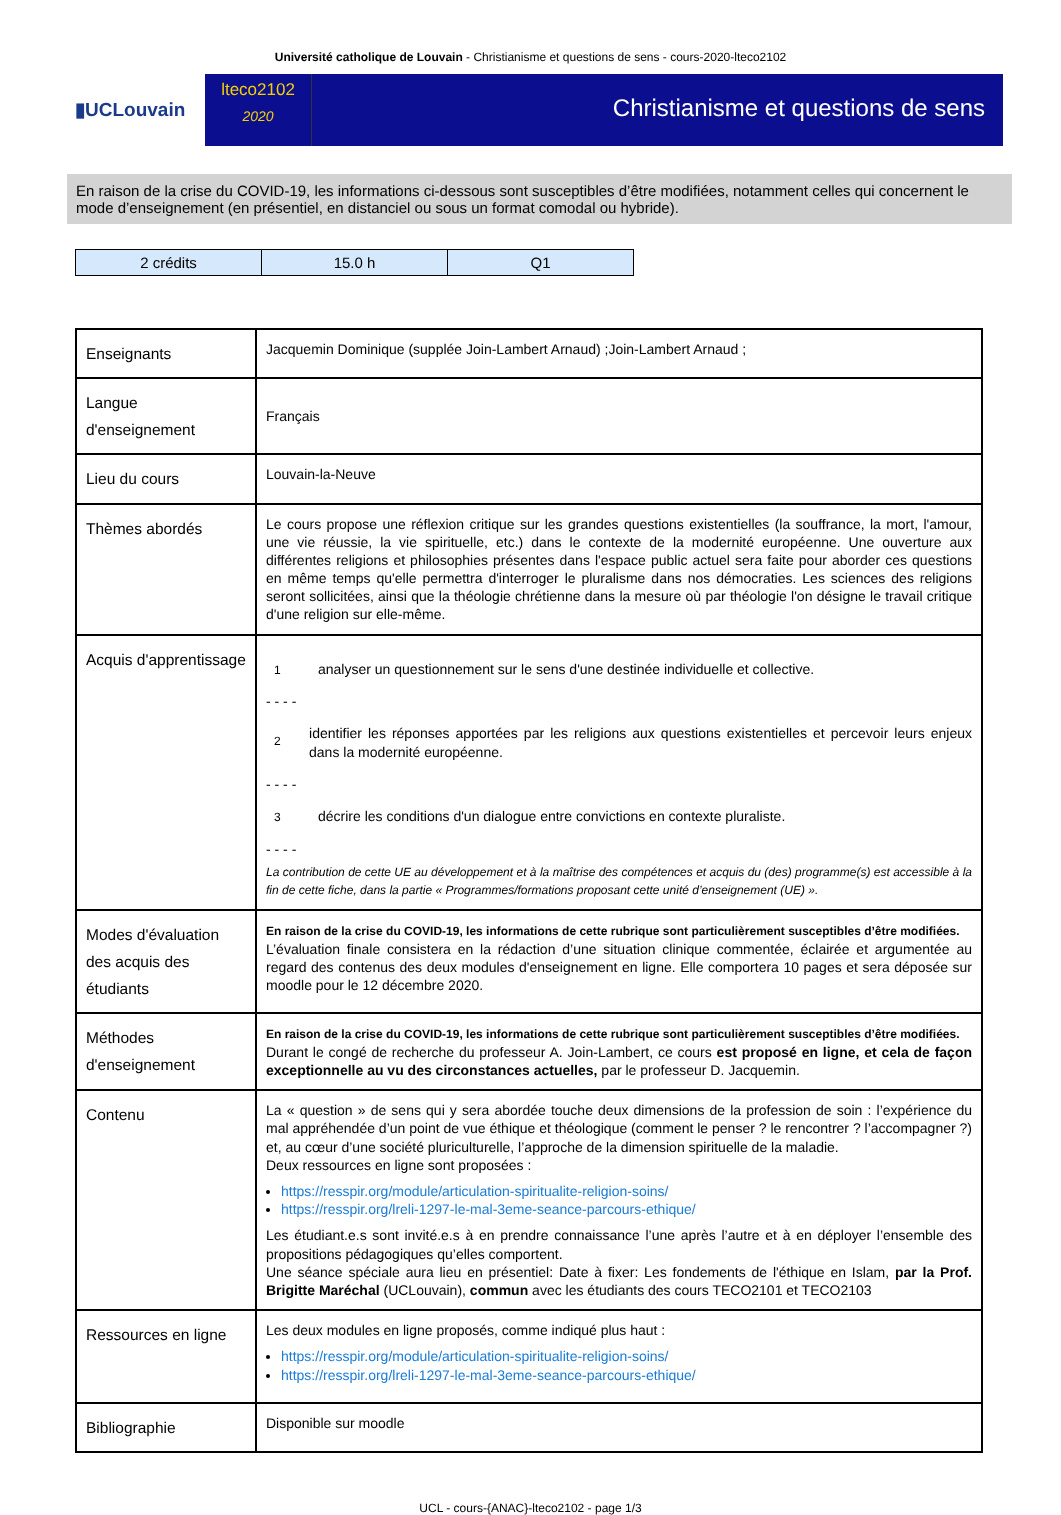Université catholique de Louvain - Christianisme et questions de sens - cours-2020-lteco2102
▮UCLouvain
lteco2102
2020
Christianisme et questions de sens
En raison de la crise du COVID-19, les informations ci-dessous sont susceptibles d’être modifiées, notamment celles qui concernent le mode d’enseignement (en présentiel, en distanciel ou sous un format comodal ou hybride).
| 2 crédits | 15.0 h | Q1 |
| Enseignants | Jacquemin Dominique (supplée Join-Lambert Arnaud) ;Join-Lambert Arnaud ; |
| Langue d'enseignement | Français |
| Lieu du cours | Louvain-la-Neuve |
| Thèmes abordés | Le cours propose une réflexion critique sur les grandes questions existentielles (la souffrance, la mort, l'amour, une vie réussie, la vie spirituelle, etc.) dans le contexte de la modernité européenne. Une ouverture aux différentes religions et philosophies présentes dans l'espace public actuel sera faite pour aborder ces questions en même temps qu'elle permettra d'interroger le pluralisme dans nos démocraties. Les sciences des religions seront sollicitées, ainsi que la théologie chrétienne dans la mesure où par théologie l'on désigne le travail critique d'une religion sur elle-même. |
| Acquis d'apprentissage | 1 analyser un questionnement sur le sens d'une destinée individuelle et collective. - - - - 2 identifier les réponses apportées par les religions aux questions existentielles et percevoir leurs enjeux dans la modernité européenne. - - - - 3 décrire les conditions d'un dialogue entre convictions en contexte pluraliste. - - - - La contribution de cette UE au développement et à la maîtrise des compétences et acquis du (des) programme(s) est accessible à la fin de cette fiche, dans la partie « Programmes/formations proposant cette unité d’enseignement (UE) ». |
| Modes d'évaluation des acquis des étudiants | En raison de la crise du COVID-19, les informations de cette rubrique sont particulièrement susceptibles d’être modifiées. L’évaluation finale consistera en la rédaction d’une situation clinique commentée, éclairée et argumentée au regard des contenus des deux modules d'enseignement en ligne. Elle comportera 10 pages et sera déposée sur moodle pour le 12 décembre 2020. |
| Méthodes d'enseignement | En raison de la crise du COVID-19, les informations de cette rubrique sont particulièrement susceptibles d’être modifiées. Durant le congé de recherche du professeur A. Join-Lambert, ce cours est proposé en ligne, et cela de façon exceptionnelle au vu des circonstances actuelles, par le professeur D. Jacquemin. |
| Contenu | La « question » de sens qui y sera abordée touche deux dimensions de la profession de soin : l’expérience du mal appréhendée d’un point de vue éthique et théologique (comment le penser ? le rencontrer ? l’accompagner ?) et, au cœur d’une société pluriculturelle, l’approche de la dimension spirituelle de la maladie. Deux ressources en ligne sont proposées : https://resspir.org/module/articulation-spiritualite-religion-soins/ https://resspir.org/lreli-1297-le-mal-3eme-seance-parcours-ethique/ Les étudiant.e.s sont invité.e.s à en prendre connaissance l’une après l’autre et à en déployer l’ensemble des propositions pédagogiques qu’elles comportent. Une séance spéciale aura lieu en présentiel: Date à fixer: Les fondements de l'éthique en Islam, par la Prof. Brigitte Maréchal (UCLouvain), commun avec les étudiants des cours TECO2101 et TECO2103 |
| Ressources en ligne | Les deux modules en ligne proposés, comme indiqué plus haut : https://resspir.org/module/articulation-spiritualite-religion-soins/ https://resspir.org/lreli-1297-le-mal-3eme-seance-parcours-ethique/ |
| Bibliographie | Disponible sur moodle |
UCL - cours-{ANAC}-lteco2102 - page 1/3